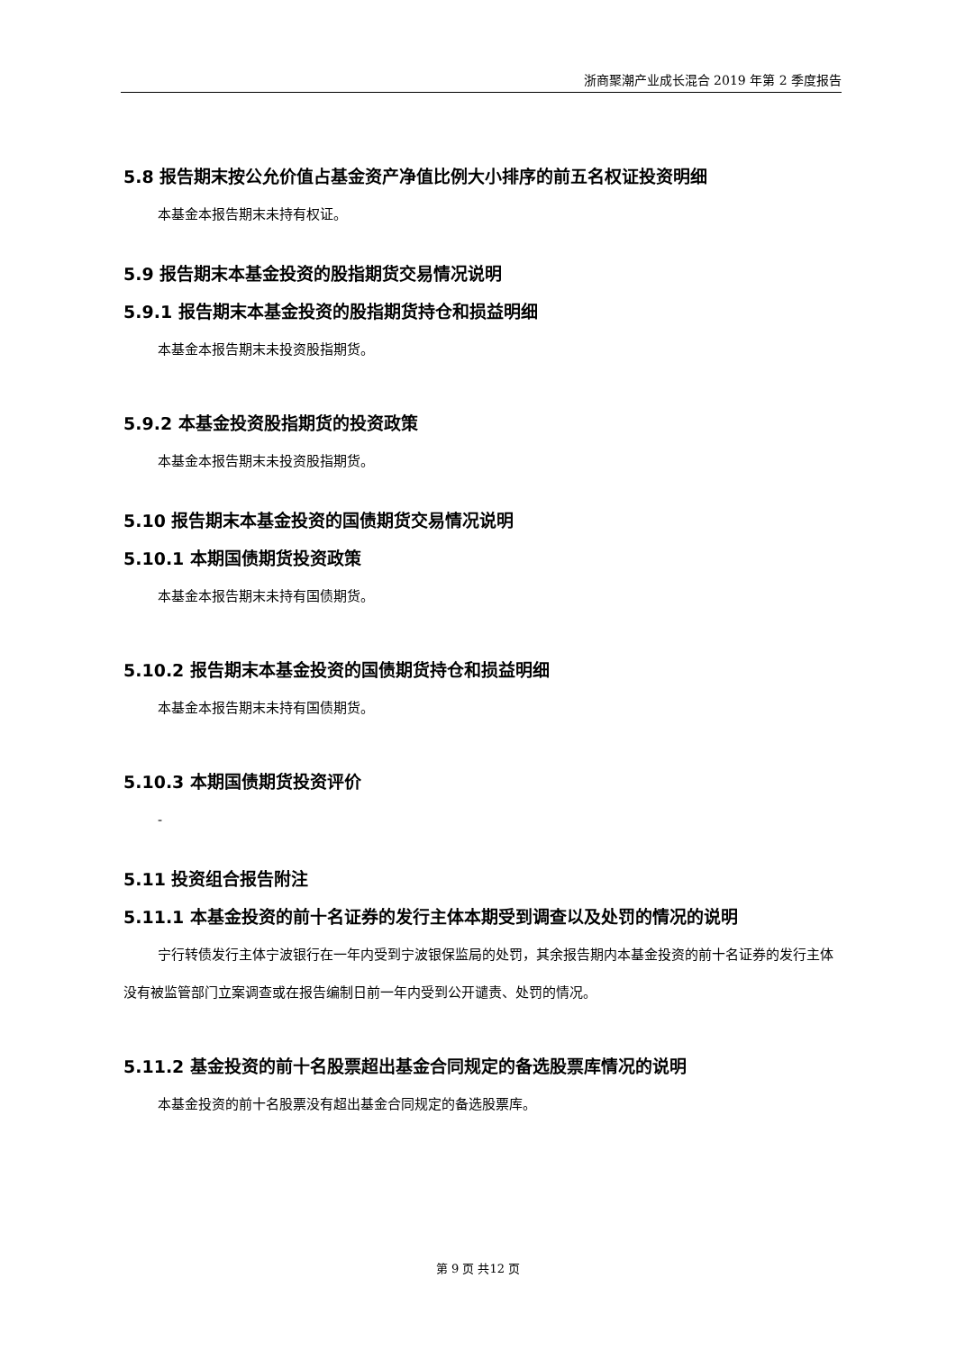浙商聚潮产业成长混合 2019 年第 2 季度报告
5.8 报告期末按公允价值占基金资产净值比例大小排序的前五名权证投资明细
本基金本报告期末未持有权证。
5.9 报告期末本基金投资的股指期货交易情况说明
5.9.1 报告期末本基金投资的股指期货持仓和损益明细
本基金本报告期末未投资股指期货。
5.9.2 本基金投资股指期货的投资政策
本基金本报告期末未投资股指期货。
5.10 报告期末本基金投资的国债期货交易情况说明
5.10.1 本期国债期货投资政策
本基金本报告期末未持有国债期货。
5.10.2 报告期末本基金投资的国债期货持仓和损益明细
本基金本报告期末未持有国债期货。
5.10.3 本期国债期货投资评价
-
5.11 投资组合报告附注
5.11.1 本基金投资的前十名证券的发行主体本期受到调查以及处罚的情况的说明
宁行转债发行主体宁波银行在一年内受到宁波银保监局的处罚，其余报告期内本基金投资的前十名证券的发行主体没有被监管部门立案调查或在报告编制日前一年内受到公开谴责、处罚的情况。
5.11.2 基金投资的前十名股票超出基金合同规定的备选股票库情况的说明
本基金投资的前十名股票没有超出基金合同规定的备选股票库。
第 9 页 共12 页